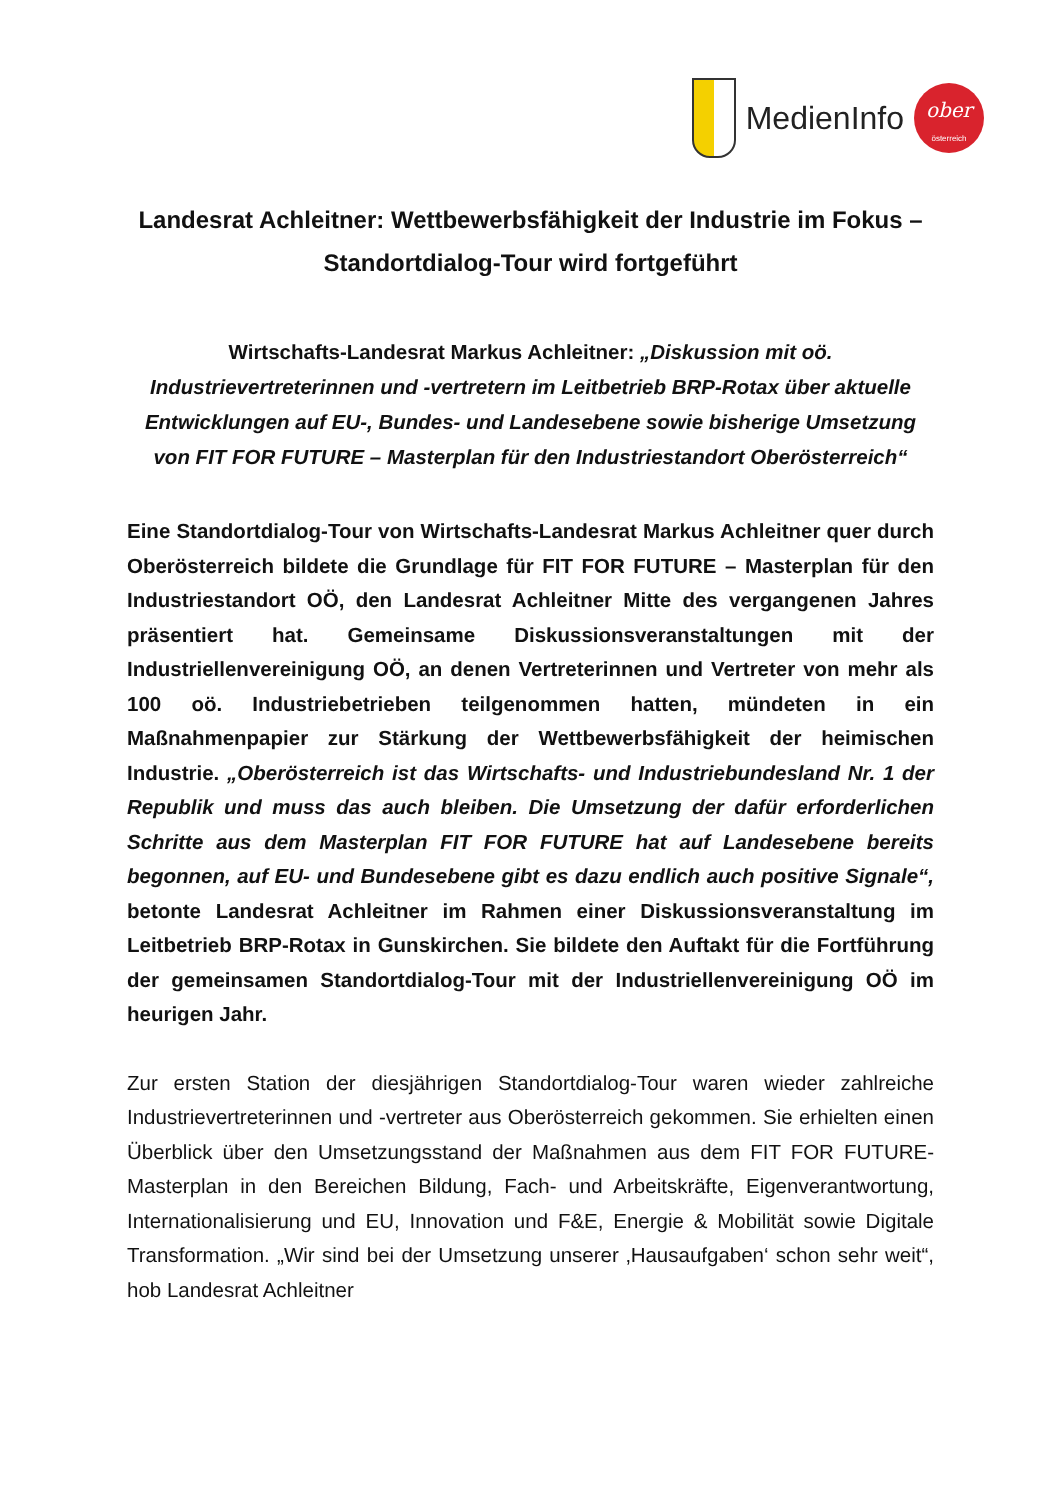MedienInfo
ober
österreich
Landesrat Achleitner: Wettbewerbsfähigkeit der Industrie im Fokus – Standortdialog-Tour wird fortgeführt
Wirtschafts-Landesrat Markus Achleitner: „Diskussion mit oö. Industrievertreterinnen und -vertretern im Leitbetrieb BRP-Rotax über aktuelle Entwicklungen auf EU-, Bundes- und Landesebene sowie bisherige Umsetzung von FIT FOR FUTURE – Masterplan für den Industriestandort Oberösterreich“
Eine Standortdialog-Tour von Wirtschafts-Landesrat Markus Achleitner quer durch Oberösterreich bildete die Grundlage für FIT FOR FUTURE – Masterplan für den Industriestandort OÖ, den Landesrat Achleitner Mitte des vergangenen Jahres präsentiert hat. Gemeinsame Diskussionsveranstaltungen mit der Industriellenvereinigung OÖ, an denen Vertreterinnen und Vertreter von mehr als 100 oö. Industriebetrieben teilgenommen hatten, mündeten in ein Maßnahmenpapier zur Stärkung der Wettbewerbsfähigkeit der heimischen Industrie. „Oberösterreich ist das Wirtschafts- und Industriebundesland Nr. 1 der Republik und muss das auch bleiben. Die Umsetzung der dafür erforderlichen Schritte aus dem Masterplan FIT FOR FUTURE hat auf Landesebene bereits begonnen, auf EU- und Bundesebene gibt es dazu endlich auch positive Signale“, betonte Landesrat Achleitner im Rahmen einer Diskussionsveranstaltung im Leitbetrieb BRP-Rotax in Gunskirchen. Sie bildete den Auftakt für die Fortführung der gemeinsamen Standortdialog-Tour mit der Industriellenvereinigung OÖ im heurigen Jahr.
Zur ersten Station der diesjährigen Standortdialog-Tour waren wieder zahlreiche Industrievertreterinnen und -vertreter aus Oberösterreich gekommen. Sie erhielten einen Überblick über den Umsetzungsstand der Maßnahmen aus dem FIT FOR FUTURE-Masterplan in den Bereichen Bildung, Fach- und Arbeitskräfte, Eigenverantwortung, Internationalisierung und EU, Innovation und F&E, Energie & Mobilität sowie Digitale Transformation. „Wir sind bei der Umsetzung unserer ‚Hausaufgaben‘ schon sehr weit“, hob Landesrat Achleitner